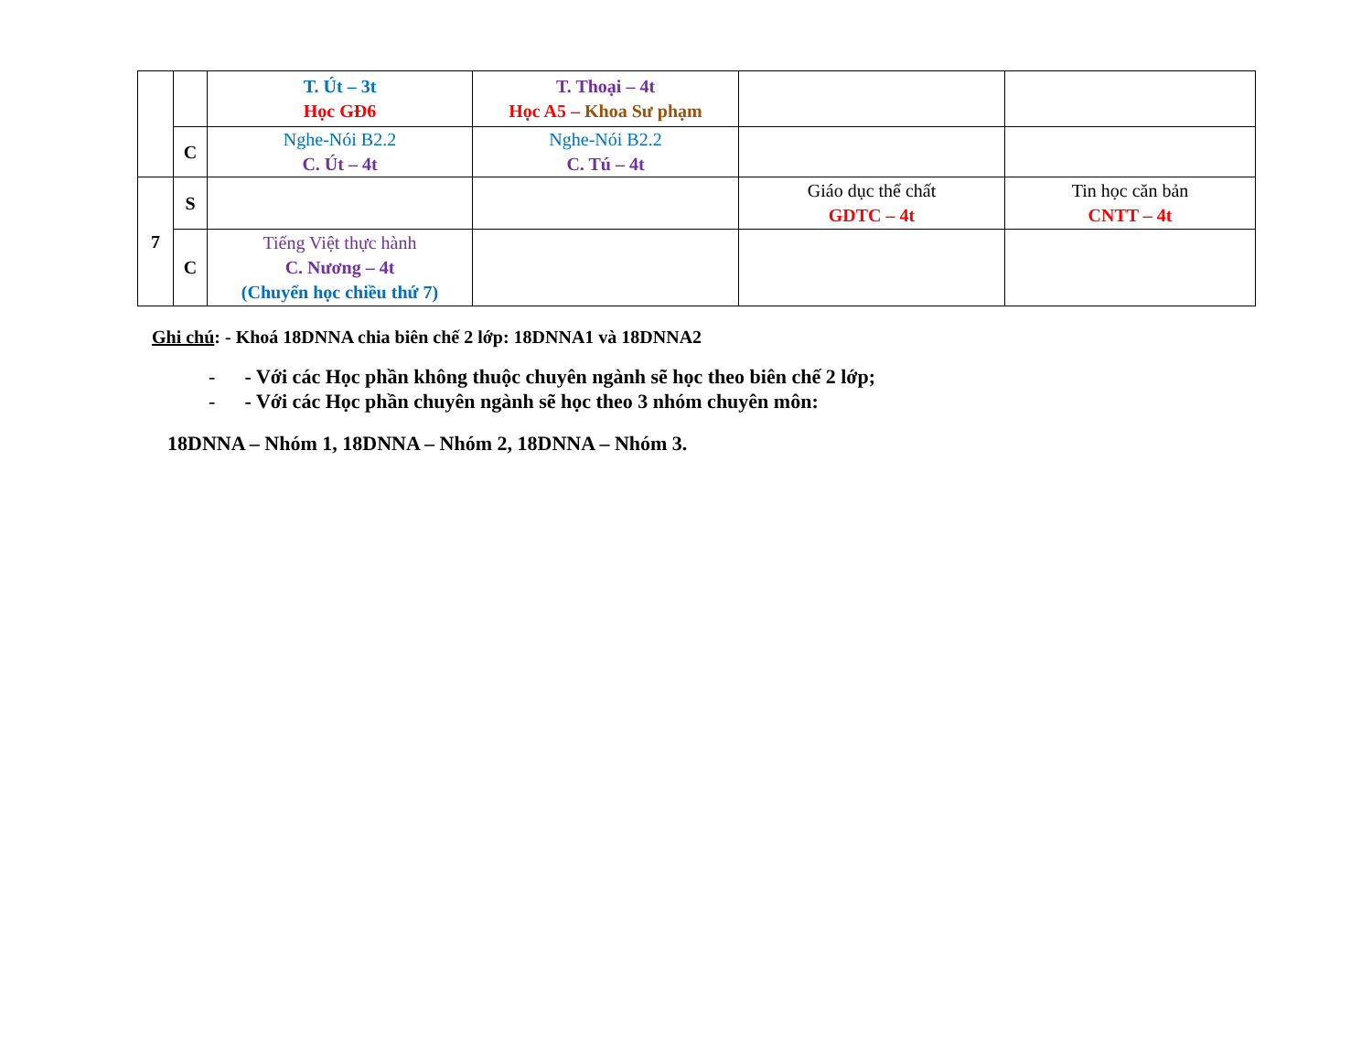| | | T. Út – 3t Học GĐ6 | T. Thoại – 4t Học A5 – Khoa Sư phạm | | |
| | C | Nghe-Nói B2.2 C. Út – 4t | Nghe-Nói B2.2 C. Tú – 4t | | |
| 7 | S | | | Giáo dục thể chất GDTC – 4t | Tin học căn bản CNTT – 4t |
| | C | Tiếng Việt thực hành C. Nương – 4t (Chuyển học chiều thứ 7) | | | |
Ghi chú: - Khoá 18DNNA chia biên chế 2 lớp: 18DNNA1 và 18DNNA2
- - Với các Học phần không thuộc chuyên ngành sẽ học theo biên chế 2 lớp;
- - Với các Học phần chuyên ngành sẽ học theo 3 nhóm chuyên môn:
18DNNA – Nhóm 1, 18DNNA – Nhóm 2, 18DNNA – Nhóm 3.